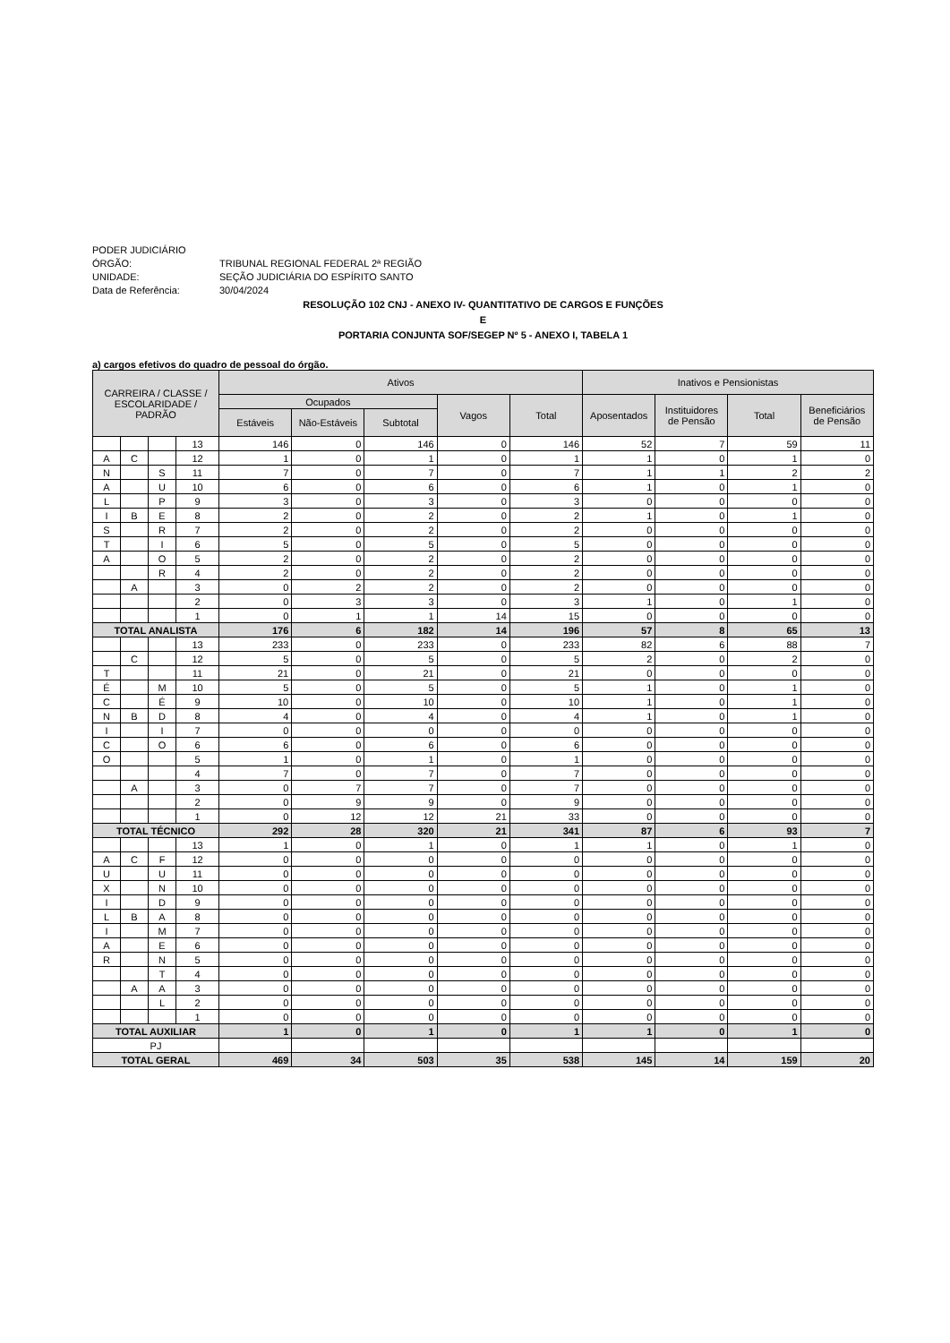PODER JUDICIÁRIO
ÓRGÃO: TRIBUNAL REGIONAL FEDERAL 2ª REGIÃO
UNIDADE: SEÇÃO JUDICIÁRIA DO ESPÍRITO SANTO
Data de Referência: 30/04/2024
RESOLUÇÃO 102 CNJ - ANEXO IV- QUANTITATIVO DE CARGOS E FUNÇÕES
E
PORTARIA CONJUNTA SOF/SEGEP Nº 5 - ANEXO I, TABELA 1
a) cargos efetivos do quadro de pessoal do órgão.
| CARREIRA / CLASSE / ESCOLARIDADE / PADRÃO | | | | Ativos | | | | | Inativos e Pensionistas | | | |
| --- | --- | --- | --- | --- | --- | --- | --- | --- | --- | --- | --- | --- |
| | | | | Ocupados | | | Vagos | Total | Aposentados | Instituidores de Pensão | Total | Beneficiários de Pensão |
| | | | | Estáveis | Não-Estáveis | Subtotal | | | | | | |
| | | | 13 | 146 | 0 | 146 | 0 | 146 | 52 | 7 | 59 | 11 |
| A | C | | 12 | 1 | 0 | 1 | 0 | 1 | 1 | 0 | 1 | 0 |
| N | | S | 11 | 7 | 0 | 7 | 0 | 7 | 1 | 1 | 2 | 2 |
| A | | U | 10 | 6 | 0 | 6 | 0 | 6 | 1 | 0 | 1 | 0 |
| L | | P | 9 | 3 | 0 | 3 | 0 | 3 | 0 | 0 | 0 | 0 |
| I | B | E | 8 | 2 | 0 | 2 | 0 | 2 | 1 | 0 | 1 | 0 |
| S | | R | 7 | 2 | 0 | 2 | 0 | 2 | 0 | 0 | 0 | 0 |
| T | | I | 6 | 5 | 0 | 5 | 0 | 5 | 0 | 0 | 0 | 0 |
| A | | O | 5 | 2 | 0 | 2 | 0 | 2 | 0 | 0 | 0 | 0 |
| | | R | 4 | 2 | 0 | 2 | 0 | 2 | 0 | 0 | 0 | 0 |
| | A | | 3 | 0 | 2 | 2 | 0 | 2 | 0 | 0 | 0 | 0 |
| | | | 2 | 0 | 3 | 3 | 0 | 3 | 1 | 0 | 1 | 0 |
| | | | 1 | 0 | 1 | 1 | 14 | 15 | 0 | 0 | 0 | 0 |
| TOTAL ANALISTA | | | | 176 | 6 | 182 | 14 | 196 | 57 | 8 | 65 | 13 |
| | | | 13 | 233 | 0 | 233 | 0 | 233 | 82 | 6 | 88 | 7 |
| | C | | 12 | 5 | 0 | 5 | 0 | 5 | 2 | 0 | 2 | 0 |
| T | | | 11 | 21 | 0 | 21 | 0 | 21 | 0 | 0 | 0 | 0 |
| É | | M | 10 | 5 | 0 | 5 | 0 | 5 | 1 | 0 | 1 | 0 |
| C | | É | 9 | 10 | 0 | 10 | 0 | 10 | 1 | 0 | 1 | 0 |
| N | B | D | 8 | 4 | 0 | 4 | 0 | 4 | 1 | 0 | 1 | 0 |
| I | | I | 7 | 0 | 0 | 0 | 0 | 0 | 0 | 0 | 0 | 0 |
| C | | O | 6 | 6 | 0 | 6 | 0 | 6 | 0 | 0 | 0 | 0 |
| O | | | 5 | 1 | 0 | 1 | 0 | 1 | 0 | 0 | 0 | 0 |
| | | | 4 | 7 | 0 | 7 | 0 | 7 | 0 | 0 | 0 | 0 |
| | A | | 3 | 0 | 7 | 7 | 0 | 7 | 0 | 0 | 0 | 0 |
| | | | 2 | 0 | 9 | 9 | 0 | 9 | 0 | 0 | 0 | 0 |
| | | | 1 | 0 | 12 | 12 | 21 | 33 | 0 | 0 | 0 | 0 |
| TOTAL TÉCNICO | | | | 292 | 28 | 320 | 21 | 341 | 87 | 6 | 93 | 7 |
| | | | 13 | 1 | 0 | 1 | 0 | 1 | 1 | 0 | 1 | 0 |
| A | C | F | 12 | 0 | 0 | 0 | 0 | 0 | 0 | 0 | 0 | 0 |
| U | | U | 11 | 0 | 0 | 0 | 0 | 0 | 0 | 0 | 0 | 0 |
| X | | N | 10 | 0 | 0 | 0 | 0 | 0 | 0 | 0 | 0 | 0 |
| I | | D | 9 | 0 | 0 | 0 | 0 | 0 | 0 | 0 | 0 | 0 |
| L | B | A | 8 | 0 | 0 | 0 | 0 | 0 | 0 | 0 | 0 | 0 |
| I | | M | 7 | 0 | 0 | 0 | 0 | 0 | 0 | 0 | 0 | 0 |
| A | | E | 6 | 0 | 0 | 0 | 0 | 0 | 0 | 0 | 0 | 0 |
| R | | N | 5 | 0 | 0 | 0 | 0 | 0 | 0 | 0 | 0 | 0 |
| | | T | 4 | 0 | 0 | 0 | 0 | 0 | 0 | 0 | 0 | 0 |
| | A | A | 3 | 0 | 0 | 0 | 0 | 0 | 0 | 0 | 0 | 0 |
| | | L | 2 | 0 | 0 | 0 | 0 | 0 | 0 | 0 | 0 | 0 |
| | | | 1 | 0 | 0 | 0 | 0 | 0 | 0 | 0 | 0 | 0 |
| TOTAL AUXILIAR | | | | 1 | 0 | 1 | 0 | 1 | 1 | 0 | 1 | 0 |
| PJ | | | | | | | | | | | | |
| TOTAL GERAL | | | | 469 | 34 | 503 | 35 | 538 | 145 | 14 | 159 | 20 |